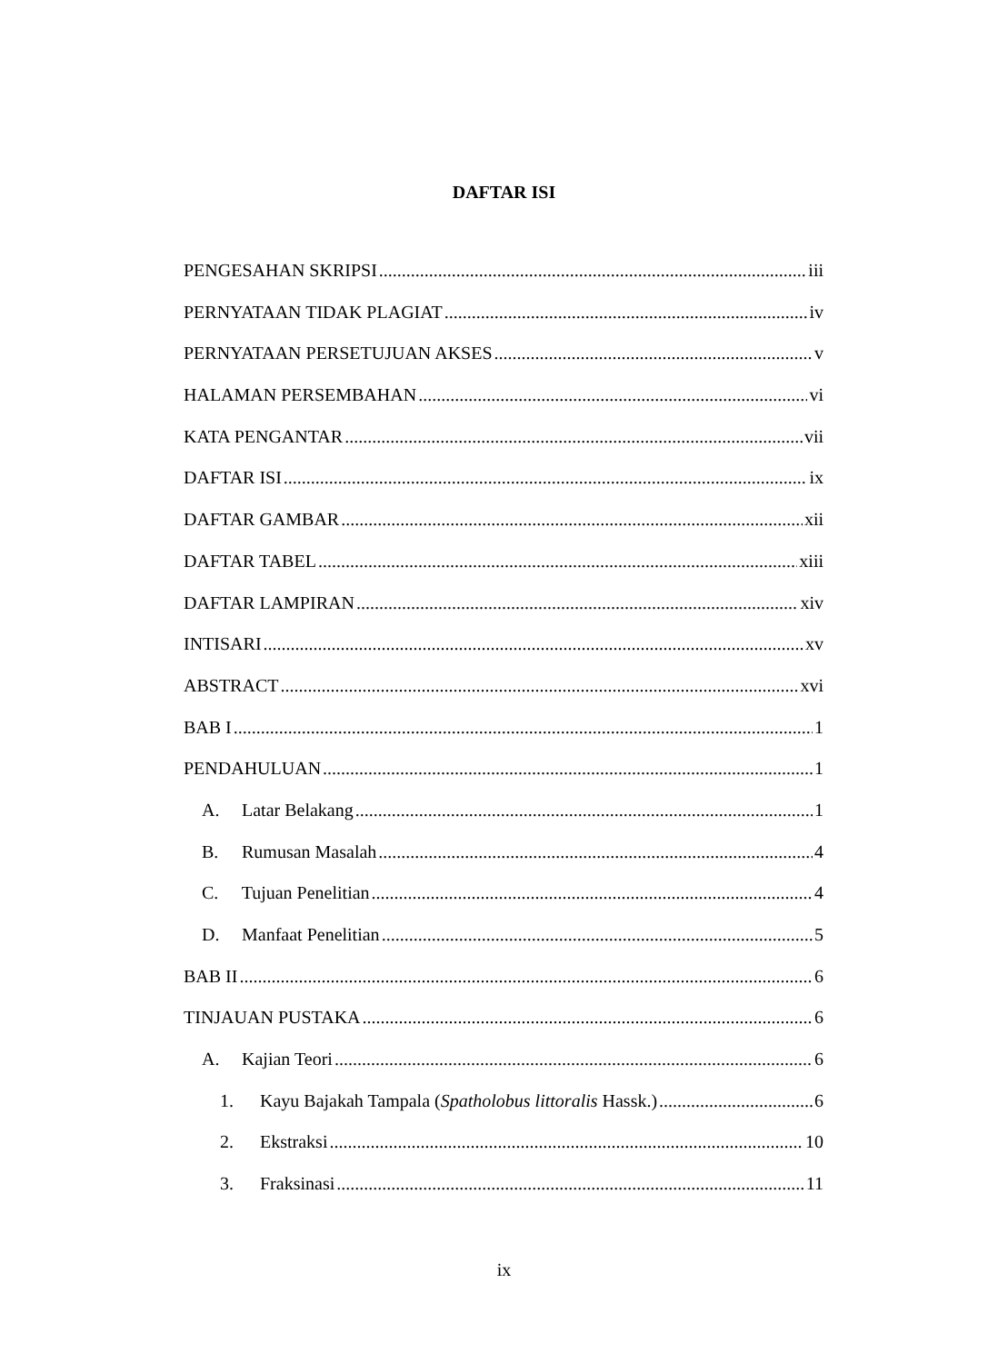DAFTAR ISI
PENGESAHAN SKRIPSI iii
PERNYATAAN TIDAK PLAGIAT iv
PERNYATAAN PERSETUJUAN AKSES v
HALAMAN PERSEMBAHAN vi
KATA PENGANTAR vii
DAFTAR ISI ix
DAFTAR GAMBAR xii
DAFTAR TABEL xiii
DAFTAR LAMPIRAN xiv
INTISARI xv
ABSTRACT xvi
BAB I 1
PENDAHULUAN 1
A. Latar Belakang 1
B. Rumusan Masalah 4
C. Tujuan Penelitian 4
D. Manfaat Penelitian 5
BAB II 6
TINJAUAN PUSTAKA 6
A. Kajian Teori 6
1. Kayu Bajakah Tampala (Spatholobus littoralis Hassk.) 6
2. Ekstraksi 10
3. Fraksinasi 11
ix